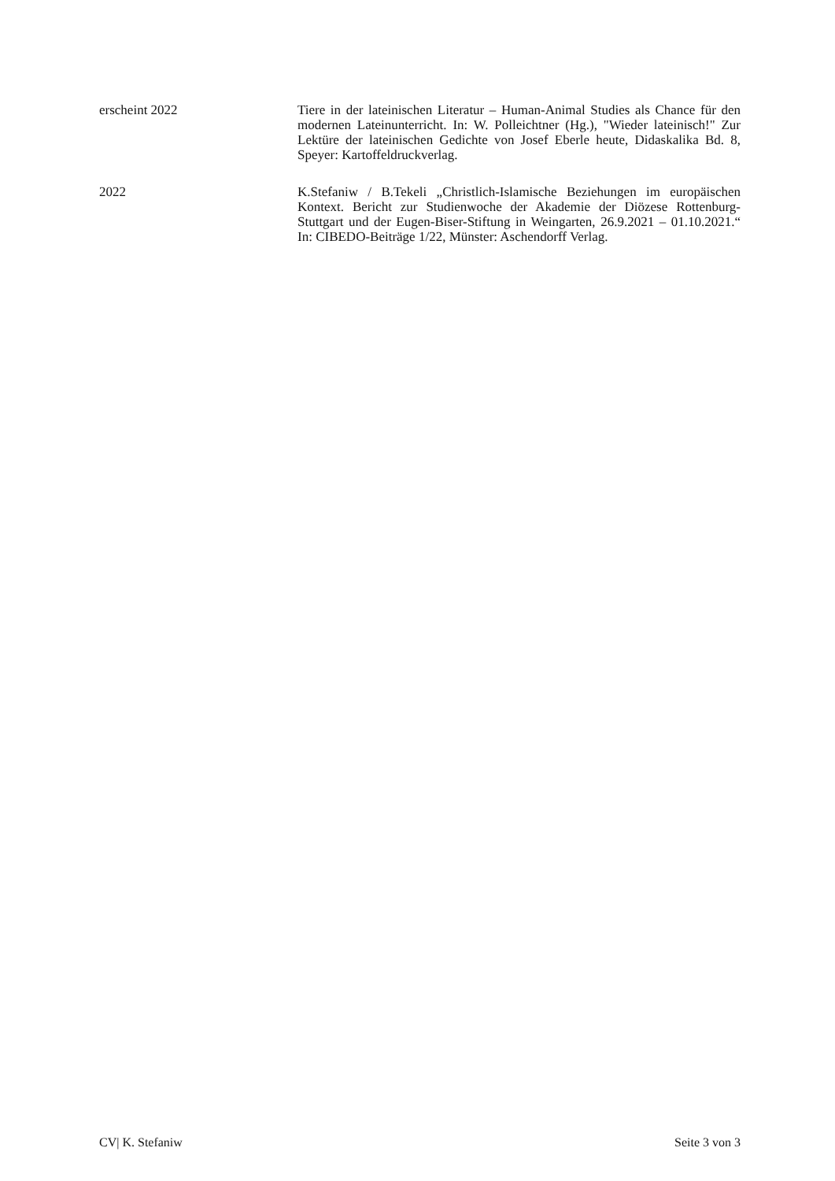erscheint 2022 Tiere in der lateinischen Literatur – Human-Animal Studies als Chance für den modernen Lateinunterricht. In: W. Polleichtner (Hg.), "Wieder lateinisch!" Zur Lektüre der lateinischen Gedichte von Josef Eberle heute, Didaskalika Bd. 8, Speyer: Kartoffeldruckverlag.
2022 K.Stefaniw / B.Tekeli „Christlich-Islamische Beziehungen im europäischen Kontext. Bericht zur Studienwoche der Akademie der Diözese Rottenburg-Stuttgart und der Eugen-Biser-Stiftung in Weingarten, 26.9.2021 – 01.10.2021.“ In: CIBEDO-Beiträge 1/22, Münster: Aschendorff Verlag.
CV| K. Stefaniw Seite 3 von 3